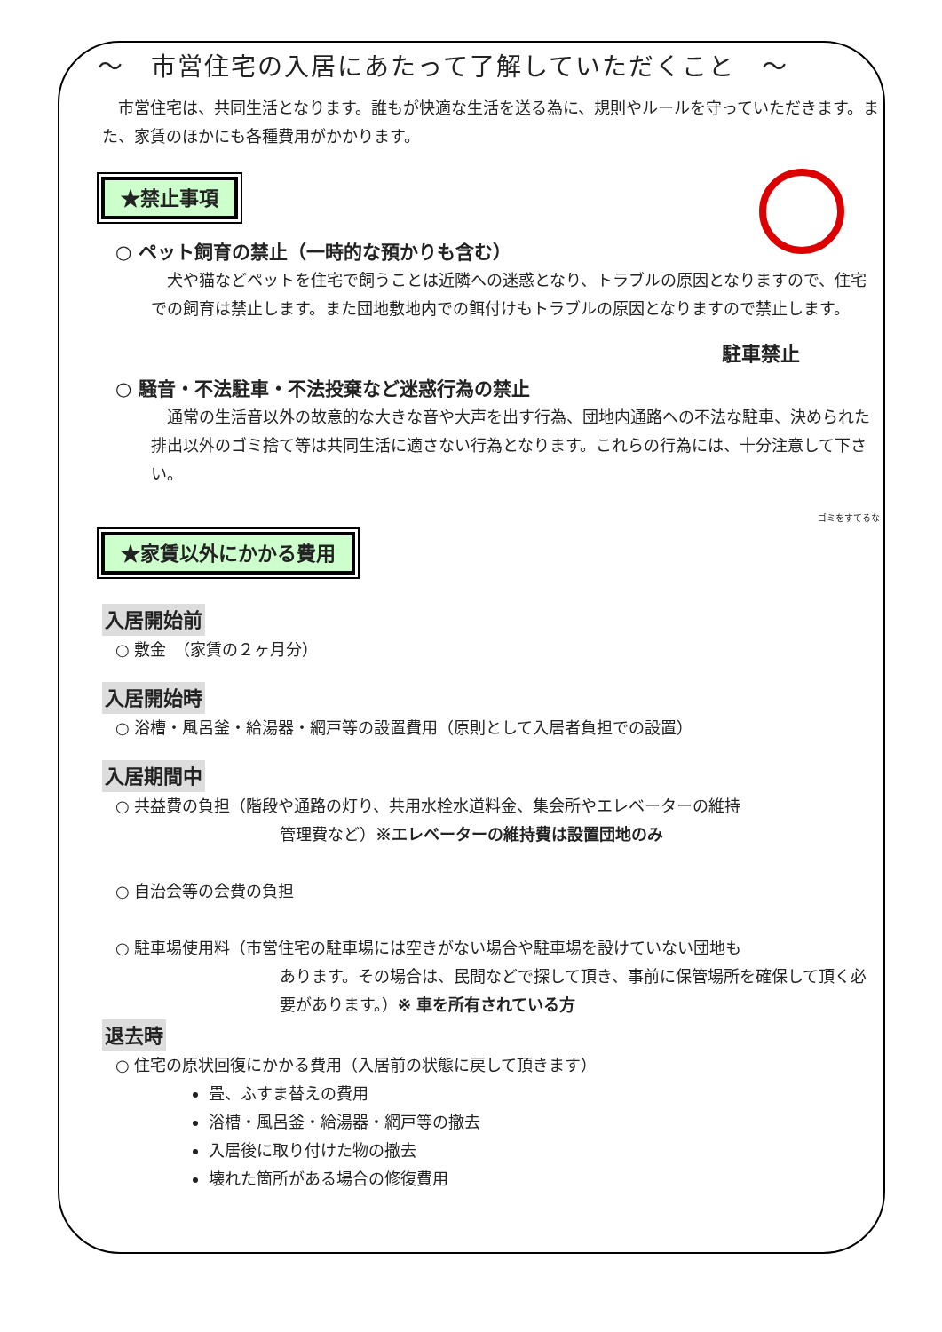～　市営住宅の入居にあたって了解していただくこと　～
　市営住宅は、共同生活となります。誰もが快適な生活を送る為に、規則やルールを守っていただきます。また、家賃のほかにも各種費用がかかります。
★禁止事項
○ ペット飼育の禁止（一時的な預かりも含む）
　犬や猫などペットを住宅で飼うことは近隣への迷惑となり、トラブルの原因となりますので、住宅での飼育は禁止します。また団地敷地内での餌付けもトラブルの原因となりますので禁止します。
駐車禁止
○ 騒音・不法駐車・不法投棄など迷惑行為の禁止
　通常の生活音以外の故意的な大きな音や大声を出す行為、団地内通路への不法な駐車、決められた排出以外のゴミ捨て等は共同生活に適さない行為となります。これらの行為には、十分注意して下さい。
ゴミをすてるな
★家賃以外にかかる費用
入居開始前
○ 敷金　（家賃の２ヶ月分）
入居開始時
○ 浴槽・風呂釜・給湯器・網戸等の設置費用（原則として入居者負担での設置）
入居期間中
○ 共益費の負担（階段や通路の灯り、共用水栓水道料金、集会所やエレベーターの維持
管理費など）※エレベーターの維持費は設置団地のみ
○ 自治会等の会費の負担
○ 駐車場使用料（市営住宅の駐車場には空きがない場合や駐車場を設けていない団地も
あります。その場合は、民間などで探して頂き、事前に保管場所を確保して頂く必要があります。）※ 車を所有されている方
退去時
○ 住宅の原状回復にかかる費用（入居前の状態に戻して頂きます）
畳、ふすま替えの費用
浴槽・風呂釜・給湯器・網戸等の撤去
入居後に取り付けた物の撤去
壊れた箇所がある場合の修復費用